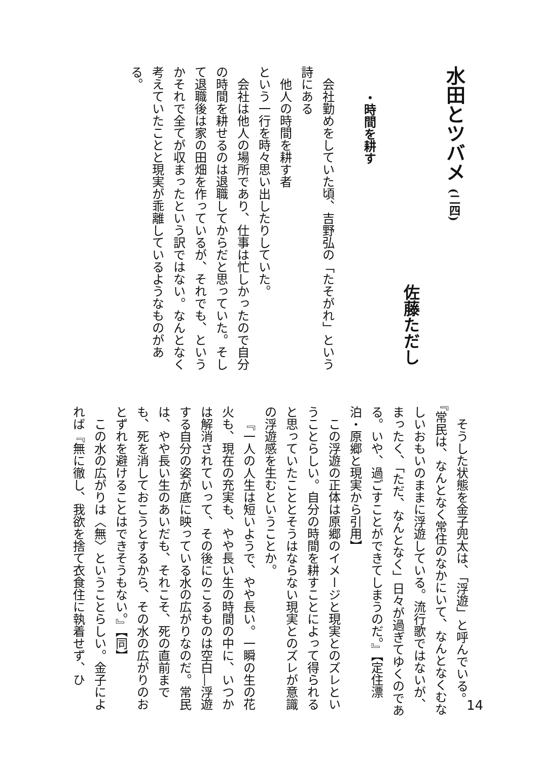水田とツバメ (二四)
佐藤ただし
・時間を耕す
会社勤めをしていた頃、吉野弘の「たそがれ」という詩にある
他人の時間を耕す者
という一行を時々思い出したりしていた。
会社は他人の場所であり、仕事は忙しかったので自分の時間を耕せるのは退職してからだと思っていた。そして退職後は家の田畑を作っているが、それでも、というかそれで全てが収まったという訳ではない。なんとなく考えていたことと現実が乖離しているようなものがある。
そうした状態を金子兜太は、「浮遊」と呼んでいる。『常民は、なんとなく常住のなかにいて、なんとなくむなしいおもいのままに浮遊している。流行歌ではないが、まったく、「ただ、なんとなく」日々が過ぎてゆくのである。いや、過ごすことができてしまうのだ。』【定住漂泊・原郷と現実から引用】
この浮遊の正体は原郷のイメージと現実とのズレということらしい。自分の時間を耕すことによって得られると思っていたこととそうはならない現実とのズレが意識の浮遊感を生むということか。
『一人の人生は短いようで、やや長い。一瞬の生の花火も、現在の充実も、やや長い生の時間の中に、いつかは解消されていって、その後にのこるものは空白―浮遊する自分の姿が底に映っている水の広がりなのだ。常民は、やや長い生のあいだも、それこそ、死の直前までも、死を消しておこうとするから、その水の広がりのおとずれを避けることはできそうもない。』【同】
この水の広がりは〈無〉ということらしい。金子によれば『無に徹し、我欲を捨て衣食住に執着せず、ひ
14